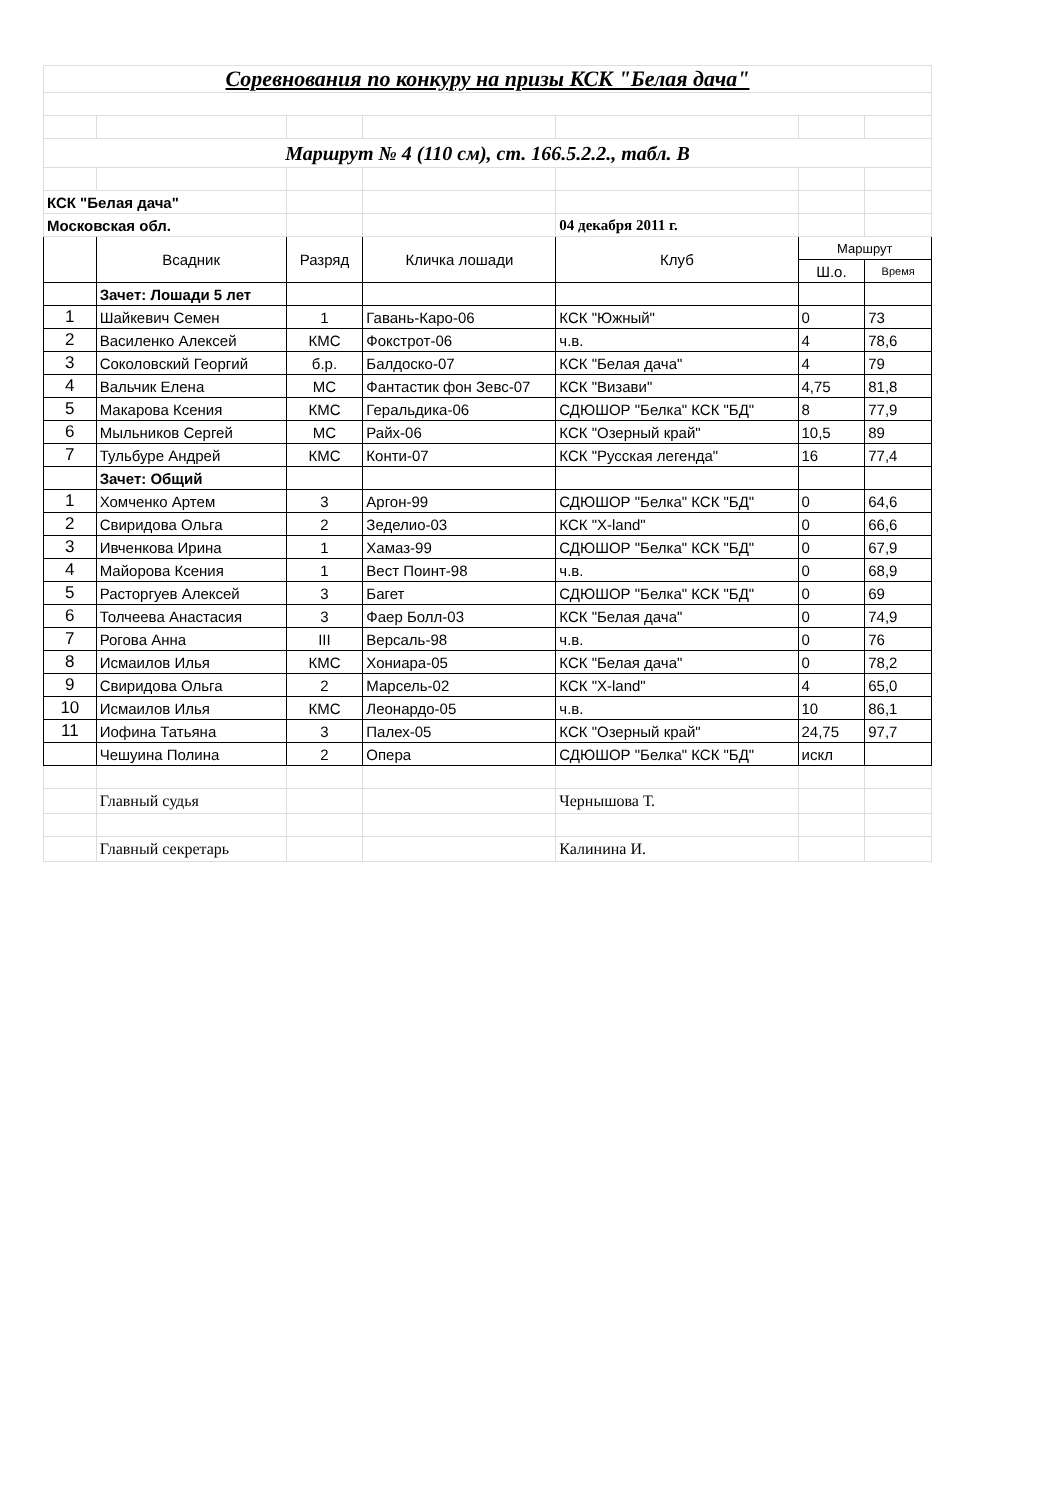| Соревнования по конкуру на призы КСК "Белая дача" | | | | | | |
| Маршрут № 4 (110 см), ст. 166.5.2.2., табл. В | | | | | | |
| КСК "Белая дача" | | | | | | |
| Московская обл. | | | | 04 декабря 2011 г. | | |
| | Всадник | Разряд | Кличка лошади | Клуб | Маршрут | |
| | | | | | Ш.о. | Время |
| | Зачет: Лошади 5 лет | | | | | |
| 1 | Шайкевич Семен | 1 | Гавань-Каро-06 | КСК "Южный" | 0 | 73 |
| 2 | Василенко Алексей | КМС | Фокстрот-06 | ч.в. | 4 | 78,6 |
| 3 | Соколовский Георгий | б.р. | Балдоско-07 | КСК "Белая дача" | 4 | 79 |
| 4 | Вальчик Елена | МС | Фантастик фон Зевс-07 | КСК "Визави" | 4,75 | 81,8 |
| 5 | Макарова Ксения | КМС | Геральдика-06 | СДЮШОР "Белка" КСК "БД" | 8 | 77,9 |
| 6 | Мыльников Сергей | МС | Райх-06 | КСК "Озерный край" | 10,5 | 89 |
| 7 | Тульбуре Андрей | КМС | Конти-07 | КСК "Русская легенда" | 16 | 77,4 |
| | Зачет: Общий | | | | | |
| 1 | Хомченко Артем | 3 | Аргон-99 | СДЮШОР "Белка" КСК "БД" | 0 | 64,6 |
| 2 | Свиридова Ольга | 2 | Зеделио-03 | КСК "X-land" | 0 | 66,6 |
| 3 | Ивченкова Ирина | 1 | Хамаз-99 | СДЮШОР "Белка" КСК "БД" | 0 | 67,9 |
| 4 | Майорова Ксения | 1 | Вест Поинт-98 | ч.в. | 0 | 68,9 |
| 5 | Расторгуев Алексей | 3 | Багет | СДЮШОР "Белка" КСК "БД" | 0 | 69 |
| 6 | Толчеева Анастасия | 3 | Фаер Болл-03 | КСК "Белая дача" | 0 | 74,9 |
| 7 | Рогова Анна | III | Версаль-98 | ч.в. | 0 | 76 |
| 8 | Исмаилов Илья | КМС | Хониара-05 | КСК "Белая дача" | 0 | 78,2 |
| 9 | Свиридова Ольга | 2 | Марсель-02 | КСК "X-land" | 4 | 65,0 |
| 10 | Исмаилов Илья | КМС | Леонардо-05 | ч.в. | 10 | 86,1 |
| 11 | Иофина Татьяна | 3 | Палех-05 | КСК "Озерный край" | 24,75 | 97,7 |
| | Чешуина Полина | 2 | Опера | СДЮШОР "Белка" КСК "БД" | искл | |
| | Главный судья | | | Чернышова Т. | | |
| | Главный секретарь | | | Калинина И. | | |